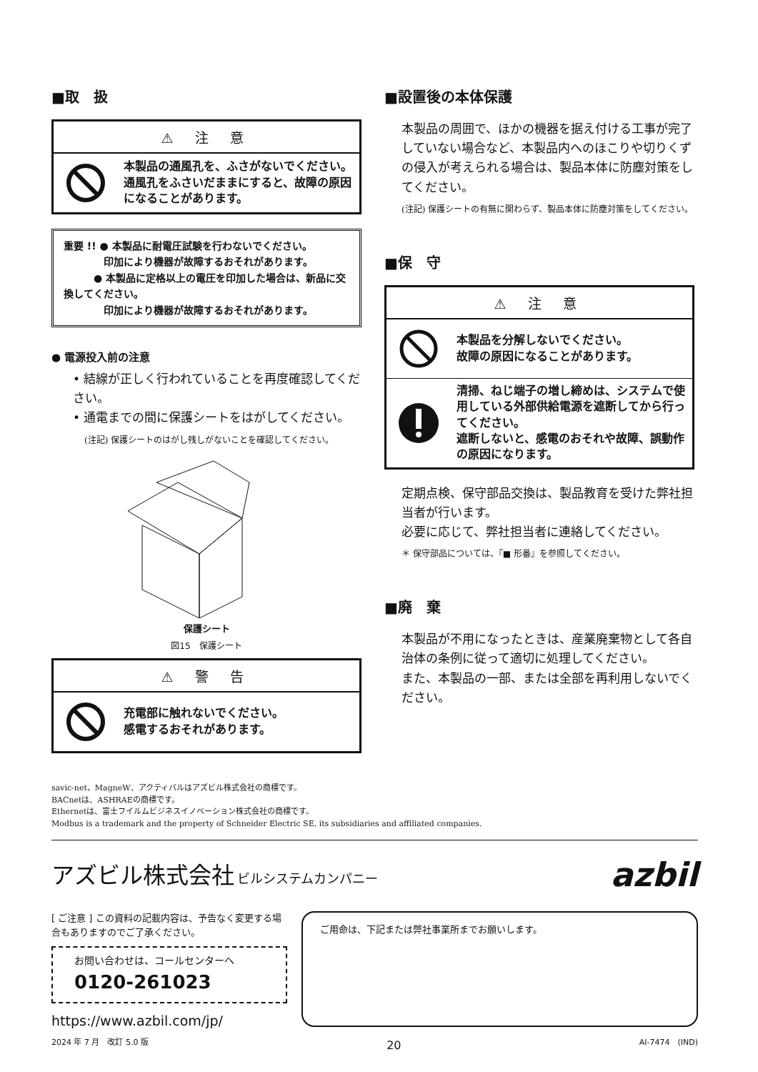■取　扱
⚠ 注 意
本製品の通風孔を、ふさがないでください。通風孔をふさいだままにすると、故障の原因になることがあります。
重要 !! ● 本製品に耐電圧試験を行わないでください。
　　　　印加により機器が故障するおそれがあります。
　　　● 本製品に定格以上の電圧を印加した場合は、新品に交換してください。
　　　　印加により機器が故障するおそれがあります。
● 電源投入前の注意
• 結線が正しく行われていることを再度確認してください。
• 通電までの間に保護シートをはがしてください。
(注記) 保護シートのはがし残しがないことを確認してください。
保護シート
図15　保護シート
⚠ 警 告
充電部に触れないでください。
感電するおそれがあります。
■設置後の本体保護
本製品の周囲で、ほかの機器を据え付ける工事が完了していない場合など、本製品内へのほこりや切りくずの侵入が考えられる場合は、製品本体に防塵対策をしてください。
(注記) 保護シートの有無に関わらず、製品本体に防塵対策をしてください。
■保　守
⚠ 注 意
本製品を分解しないでください。
故障の原因になることがあります。
清掃、ねじ端子の増し締めは、システムで使用している外部供給電源を遮断してから行ってください。
遮断しないと、感電のおそれや故障、誤動作の原因になります。
定期点検、保守部品交換は、製品教育を受けた弊社担当者が行います。
必要に応じて、弊社担当者に連絡してください。
＊ 保守部品については、『■ 形番』を参照してください。
■廃　棄
本製品が不用になったときは、産業廃棄物として各自治体の条例に従って適切に処理してください。
また、本製品の一部、または全部を再利用しないでください。
savic-net、MagneW、アクティバルはアズビル株式会社の商標です。
BACnetは、ASHRAEの商標です。
Ethernetは、富士フイルムビジネスイノベーション株式会社の商標です。
Modbus is a trademark and the property of Schneider Electric SE, its subsidiaries and affiliated companies.
アズビル株式会社 ビルシステムカンパニー
azbil
[ ご注意 ] この資料の記載内容は、予告なく変更する場合もありますのでご了承ください。
お問い合わせは、コールセンターへ
0120-261023
https://www.azbil.com/jp/
ご用命は、下記または弊社事業所までお願いします。
2024 年 7 月　改訂 5.0 版 20 AI-7474　(IND)